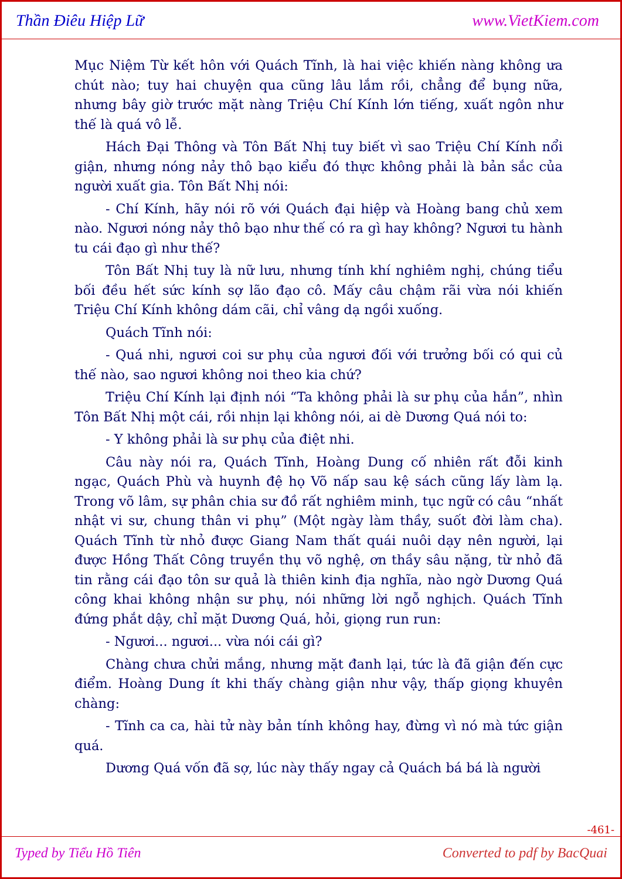Thần Điêu Hiệp Lữ www.VietKiem.com
Mục Niệm Từ kết hôn với Quách Tĩnh, là hai việc khiến nàng không ưa chút nào; tuy hai chuyện qua cũng lâu lắm rồi, chẳng để bụng nữa, nhưng bây giờ trước mặt nàng Triệu Chí Kính lớn tiếng, xuất ngôn như thế là quá vô lễ.
Hách Đại Thông và Tôn Bất Nhị tuy biết vì sao Triệu Chí Kính nổi giận, nhưng nóng nảy thô bạo kiểu đó thực không phải là bản sắc của người xuất gia. Tôn Bất Nhị nói:
- Chí Kính, hãy nói rõ với Quách đại hiệp và Hoàng bang chủ xem nào. Ngươi nóng nảy thô bạo như thế có ra gì hay không? Ngươi tu hành tu cái đạo gì như thế?
Tôn Bất Nhị tuy là nữ lưu, nhưng tính khí nghiêm nghị, chúng tiểu bối đều hết sức kính sợ lão đạo cô. Mấy câu chậm rãi vừa nói khiến Triệu Chí Kính không dám cãi, chỉ vâng dạ ngồi xuống.
Quách Tĩnh nói:
- Quá nhi, ngươi coi sư phụ của ngươi đối với trưởng bối có qui củ thế nào, sao ngươi không noi theo kia chứ?
Triệu Chí Kính lại định nói “Ta không phải là sư phụ của hắn”, nhìn Tôn Bất Nhị một cái, rồi nhịn lại không nói, ai dè Dương Quá nói to:
- Y không phải là sư phụ của điệt nhi.
Câu này nói ra, Quách Tĩnh, Hoàng Dung cố nhiên rất đỗi kinh ngạc, Quách Phù và huynh đệ họ Võ nấp sau kệ sách cũng lấy làm lạ. Trong võ lâm, sự phân chia sư đồ rất nghiêm minh, tục ngữ có câu “nhất nhật vi sư, chung thân vi phụ” (Một ngày làm thầy, suốt đời làm cha). Quách Tĩnh từ nhỏ được Giang Nam thất quái nuôi dạy nên người, lại được Hồng Thất Công truyền thụ võ nghệ, ơn thầy sâu nặng, từ nhỏ đã tin rằng cái đạo tôn sư quả là thiên kinh địa nghĩa, nào ngờ Dương Quá công khai không nhận sư phụ, nói những lời ngỗ nghịch. Quách Tĩnh đứng phắt dậy, chỉ mặt Dương Quá, hỏi, giọng run run:
- Ngươi... ngươi... vừa nói cái gì?
Chàng chưa chửi mắng, nhưng mặt đanh lại, tức là đã giận đến cực điểm. Hoàng Dung ít khi thấy chàng giận như vậy, thấp giọng khuyên chàng:
- Tĩnh ca ca, hài tử này bản tính không hay, đừng vì nó mà tức giận quá.
Dương Quá vốn đã sợ, lúc này thấy ngay cả Quách bá bá là người
-461-
Typed by Tiểu Hồ Tiên Converted to pdf by BacQuai